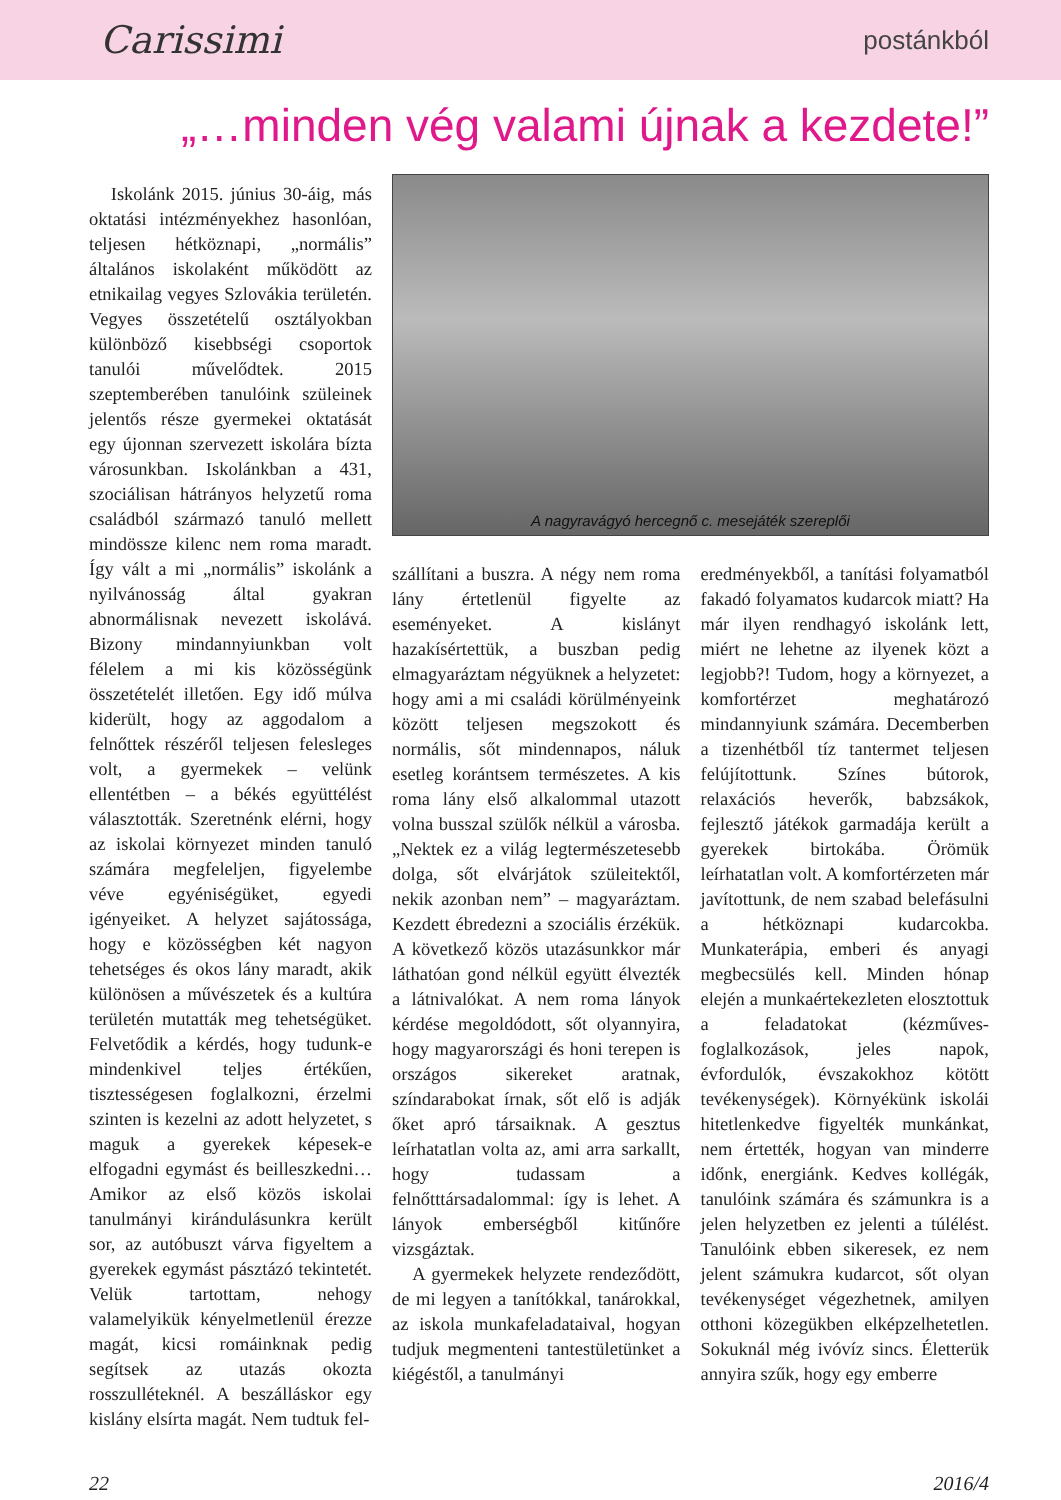Carissimi
postánkból
„…minden vég valami újnak a kezdete!”
Iskolánk 2015. június 30-áig, más oktatási intézményekhez hasonlóan, teljesen hétköznapi, „normális” általános iskolaként működött az etnikailag vegyes Szlovákia területén. Vegyes összetételű osztályokban különböző kisebbségi csoportok tanulói művelődtek. 2015 szeptemberében tanulóink szüleinek jelentős része gyermekei oktatását egy újonnan szervezett iskolára bízta városunkban. Iskolánkban a 431, szociálisan hátrányos helyzetű roma családból származó tanuló mellett mindössze kilenc nem roma maradt. Így vált a mi „normális” iskolánk a nyilvánosság által gyakran abnormálisnak nevezett iskolává. Bizony mindannyiunkban volt félelem a mi kis közösségünk összetételét illetően. Egy idő múlva kiderült, hogy az aggodalom a felnőttek részéről teljesen felesleges volt, a gyermekek – velünk ellentétben – a békés együttélést választották. Szeretnénk elérni, hogy az iskolai környezet minden tanuló számára megfeleljen, figyelembe véve egyéniségüket, egyedi igényeiket. A helyzet sajátossága, hogy e közösségben két nagyon tehetséges és okos lány maradt, akik különösen a művészetek és a kultúra területén mutatták meg tehetségüket. Felvetődik a kérdés, hogy tudunk-e mindenkivel teljes értékűen, tisztességesen foglalkozni, érzelmi szinten is kezelni az adott helyzetet, s maguk a gyerekek képesek-e elfogadni egymást és beilleszkedni… Amikor az első közös iskolai tanulmányi kirándulásunkra került sor, az autóbuszt várva figyeltem a gyerekek egymást pásztázó tekintetét. Velük tartottam, nehogy valamelyikük kényelmetlenül érezze magát, kicsi romáinknak pedig segítsek az utazás okozta rosszulléteknél. A beszálláskor egy kislány elsírta magát. Nem tudtuk fel-
A nagyravágyó hercegnő c. mesejáték szereplői
szállítani a buszra. A négy nem roma lány értetlenül figyelte az eseményeket. A kislányt hazakísértettük, a buszban pedig elmagyaráztam négyüknek a helyzetet: hogy ami a mi családi körülményeink között teljesen megszokott és normális, sőt mindennapos, náluk esetleg korántsem természetes. A kis roma lány első alkalommal utazott volna busszal szülők nélkül a városba. „Nektek ez a világ legtermészetesebb dolga, sőt elvárjátok szüleitektől, nekik azonban nem” – magyaráztam. Kezdett ébredezni a szociális érzékük. A következő közös utazásunkkor már láthatóan gond nélkül együtt élvezték a látnivalókat. A nem roma lányok kérdése megoldódott, sőt olyannyira, hogy magyarországi és honi terepen is országos sikereket aratnak, színdarabokat írnak, sőt elő is adják őket apró társaiknak. A gesztus leírhatatlan volta az, ami arra sarkallt, hogy tudassam a felnőtttársadalommal: így is lehet. A lányok emberségből kitűnőre vizsgáztak.
A gyermekek helyzete rendeződött, de mi legyen a tanítókkal, tanárokkal, az iskola munkafeladataival, hogyan tudjuk megmenteni tantestületünket a kiégéstől, a tanulmányi
eredményekből, a tanítási folyamatból fakadó folyamatos kudarcok miatt? Ha már ilyen rendhagyó iskolánk lett, miért ne lehetne az ilyenek közt a legjobb?! Tudom, hogy a környezet, a komfortérzet meghatározó mindannyiunk számára. Decemberben a tizenhétből tíz tantermet teljesen felújítottunk. Színes bútorok, relaxációs heverők, babzsákok, fejlesztő játékok garmadája került a gyerekek birtokába. Örömük leírhatatlan volt. A komfortérzeten már javítottunk, de nem szabad belefásulni a hétköznapi kudarcokba. Munkaterápia, emberi és anyagi megbecsülés kell. Minden hónap elején a munkaértekezleten elosztottuk a feladatokat (kézműves-foglalkozások, jeles napok, évfordulók, évszakokhoz kötött tevékenységek). Környékünk iskolái hitetlenkedve figyelték munkánkat, nem értették, hogyan van minderre időnk, energiánk. Kedves kollégák, tanulóink számára és számunkra is a jelen helyzetben ez jelenti a túlélést. Tanulóink ebben sikeresek, ez nem jelent számukra kudarcot, sőt olyan tevékenységet végezhetnek, amilyen otthoni közegükben elképzelhetetlen. Sokuknál még ivóvíz sincs. Életterük annyira szűk, hogy egy emberre
22 2016/4